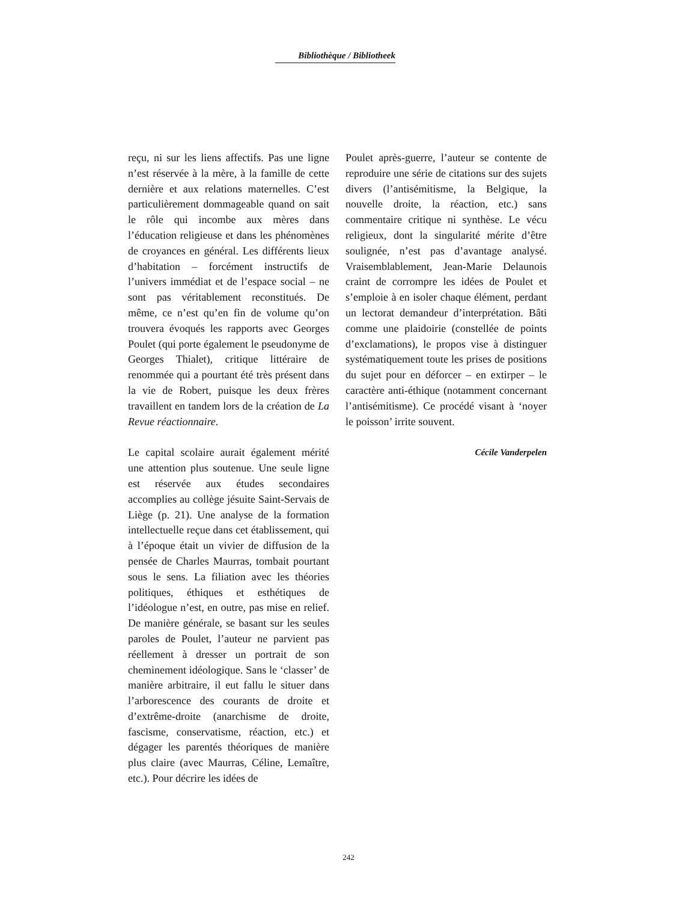Bibliothèque / Bibliotheek
reçu, ni sur les liens affectifs. Pas une ligne n’est réservée à la mère, à la famille de cette dernière et aux relations maternelles. C’est particulièrement dommageable quand on sait le rôle qui incombe aux mères dans l’éducation religieuse et dans les phénomènes de croyances en général. Les différents lieux d’habitation – forcément instructifs de l’univers immédiat et de l’espace social – ne sont pas véritablement reconstitués. De même, ce n’est qu’en fin de volume qu’on trouvera évoqués les rapports avec Georges Poulet (qui porte également le pseudonyme de Georges Thialet), critique littéraire de renommée qui a pourtant été très présent dans la vie de Robert, puisque les deux frères travaillent en tandem lors de la création de La Revue réactionnaire.
Le capital scolaire aurait également mérité une attention plus soutenue. Une seule ligne est réservée aux études secondaires accomplies au collège jésuite Saint-Servais de Liège (p. 21). Une analyse de la formation intellectuelle reçue dans cet établissement, qui à l’époque était un vivier de diffusion de la pensée de Charles Maurras, tombait pourtant sous le sens. La filiation avec les théories politiques, éthiques et esthétiques de l’idéologue n’est, en outre, pas mise en relief. De manière générale, se basant sur les seules paroles de Poulet, l’auteur ne parvient pas réellement à dresser un portrait de son cheminement idéologique. Sans le ‘classer’ de manière arbitraire, il eut fallu le situer dans l’arborescence des courants de droite et d’extrême-droite (anarchisme de droite, fascisme, conservatisme, réaction, etc.) et dégager les parentés théoriques de manière plus claire (avec Maurras, Céline, Lemaître, etc.). Pour décrire les idées de
Poulet après-guerre, l’auteur se contente de reproduire une série de citations sur des sujets divers (l’antisémitisme, la Belgique, la nouvelle droite, la réaction, etc.) sans commentaire critique ni synthèse. Le vécu religieux, dont la singularité mérite d’être soulignée, n’est pas d’avantage analysé. Vraisemblablement, Jean-Marie Delaunois craint de corrompre les idées de Poulet et s’emploie à en isoler chaque élément, perdant un lectorat demandeur d’interprétation. Bâti comme une plaidoirie (constellée de points d’exclamations), le propos vise à distinguer systématiquement toute les prises de positions du sujet pour en déforcer – en extirper – le caractère anti-éthique (notamment concernant l’antisémitisme). Ce procédé visant à ‘noyer le poisson’ irrite souvent.
Cécile Vanderpelen
242